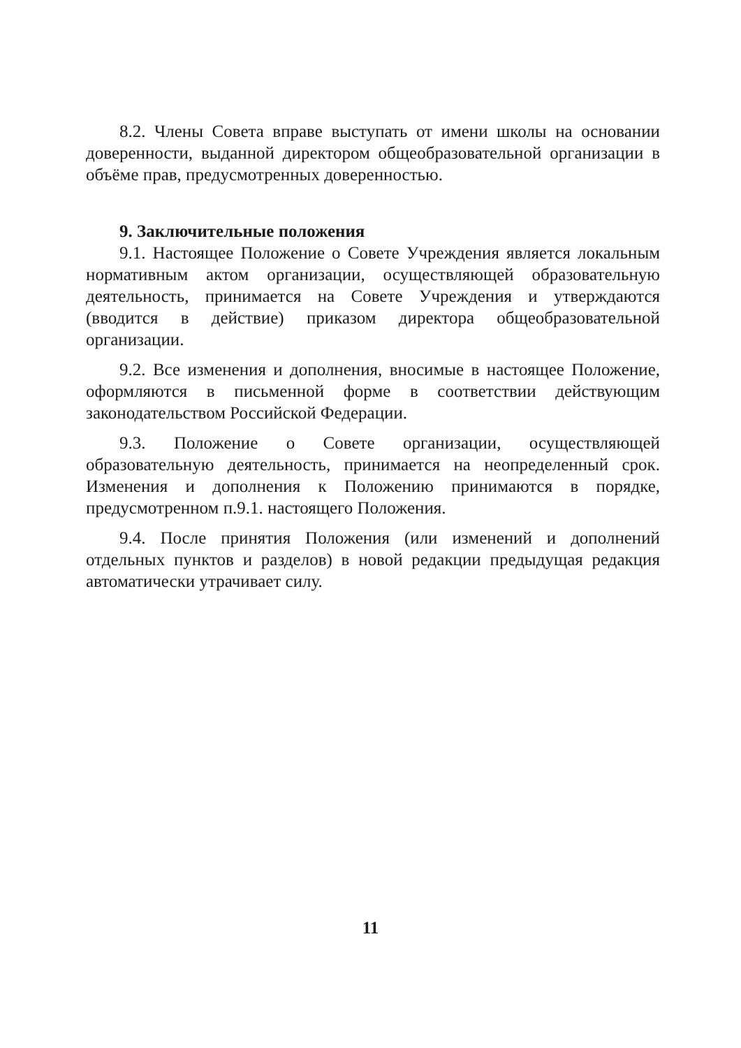8.2. Члены Совета вправе выступать от имени школы на основании доверенности, выданной директором общеобразовательной организации в объёме прав, предусмотренных доверенностью.
9. Заключительные положения
9.1. Настоящее Положение о Совете Учреждения является локальным нормативным актом организации, осуществляющей образовательную деятельность, принимается на Совете Учреждения и утверждаются (вводится в действие) приказом директора общеобразовательной организации.
9.2. Все изменения и дополнения, вносимые в настоящее Положение, оформляются в письменной форме в соответствии действующим законодательством Российской Федерации.
9.3. Положение о Совете организации, осуществляющей образовательную деятельность, принимается на неопределенный срок. Изменения и дополнения к Положению принимаются в порядке, предусмотренном п.9.1. настоящего Положения.
9.4. После принятия Положения (или изменений и дополнений отдельных пунктов и разделов) в новой редакции предыдущая редакция автоматически утрачивает силу.
11